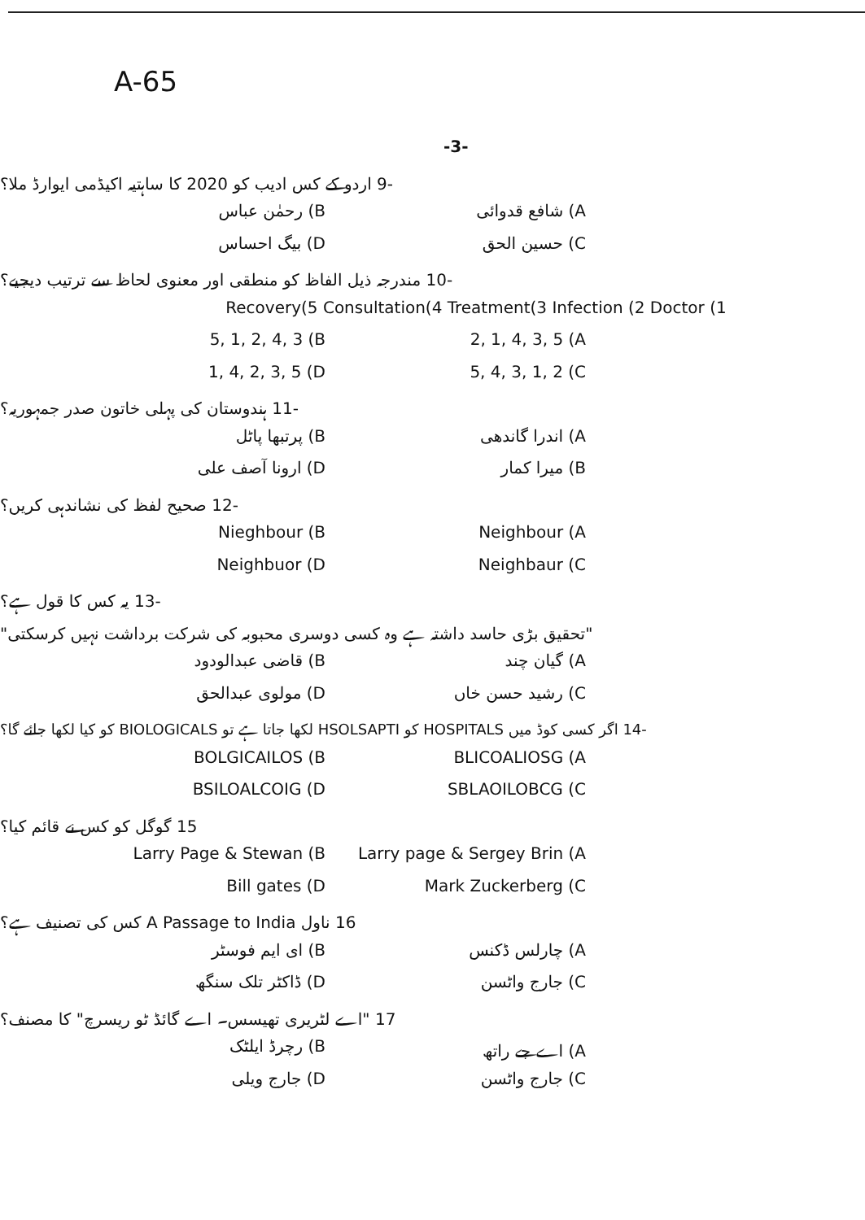A-65
-3-
-9 اردو کے کس ادیب کو 2020 کا ساہتیہ اکیڈمی ایوارڈ ملا؟
A) شافع قدوائی B) رحمٰن عباس
C) حسین الحق D) بیگ احساس
-10 مندرجہ ذیل الفاظ کو منطقی اور معنوی لحاظ سے ترتیب دیجیے؟
Recovery(5 Consultation(4 Treatment(3 Infection (2 Doctor (1
2, 1, 4, 3, 5 (A 5, 1, 2, 4, 3 (B
5, 4, 3, 1, 2 (C 1, 4, 2, 3, 5 (D
-11 ہندوستان کی پہلی خاتون صدر جمہوریہ؟
A) اندرا گاندھی B) پرتبھا پاٹل
B) میرا کمار D) ارونا آصف علی
-12 صحیح لفظ کی نشاندہی کریں؟
Neighbour (A Nieghbour (B
Neighbaur (C Neighbuor (D
-13 یہ کس کا قول ہے؟
"تحقیق بڑی حاسد داشتہ ہے وہ کسی دوسری محبوبہ کی شرکت برداشت نہیں کرسکتی"
A) گیان چند B) قاضی عبدالودود
C) رشید حسن خاں D) مولوی عبدالحق
-14 اگر کسی کوڈ میں HOSPITALS کو HSOLSAPTI لکھا جاتا ہے تو BIOLOGICALS کو کیا لکھا جائے گا؟
BLICOALIOSG (A BOLGICAILOS (B
SBLAOILOBCG (C BSILOALCOIG (D
15 گوگل کو کس نے قائم کیا؟
Larry page & Sergey Brin (A Larry Page & Stewan (B
Mark Zuckerberg (C Bill gates (D
16 ناول A Passage to India کس کی تصنیف ہے؟
A) چارلس ڈکنس B) ای ایم فوسٹر
C) جارج واٹسن D) ڈاکٹر تلک سنگھ
17 "اے لٹریری تھیسس۔ اے گائڈ ٹو ریسرچ" کا مصنف؟
A) اے جے راتھ B) رچرڈ ایلٹک
C) جارج واٹسن D) جارج ویلی